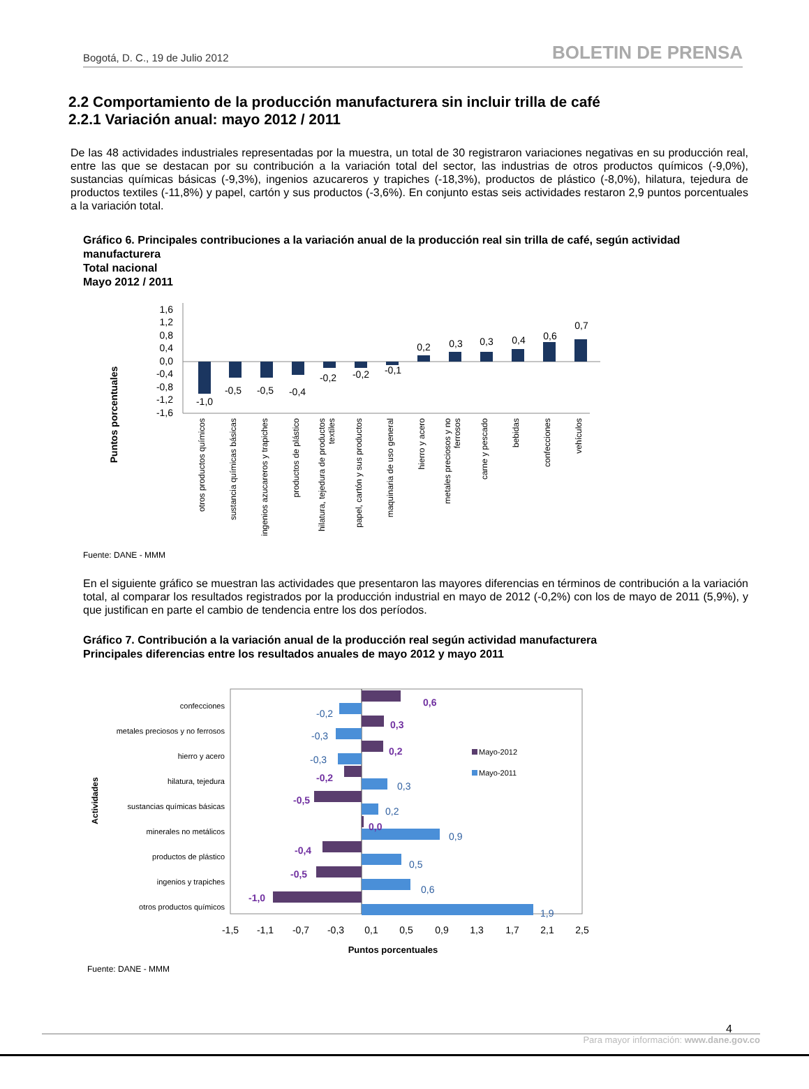Bogotá, D. C., 19 de Julio 2012 BOLETIN DE PRENSA
2.2 Comportamiento de la producción manufacturera sin incluir trilla de café
2.2.1 Variación anual: mayo 2012 / 2011
De las 48 actividades industriales representadas por la muestra, un total de 30 registraron variaciones negativas en su producción real, entre las que se destacan por su contribución a la variación total del sector, las industrias de otros productos químicos (-9,0%), sustancias químicas básicas (-9,3%), ingenios azucareros y trapiches (-18,3%), productos de plástico (-8,0%), hilatura, tejedura de productos textiles (-11,8%) y papel, cartón y sus productos (-3,6%). En conjunto estas seis actividades restaron 2,9 puntos porcentuales a la variación total.
Gráfico 6. Principales contribuciones a la variación anual de la producción real sin trilla de café, según actividad manufacturera
Total nacional
Mayo 2012 / 2011
Puntos porcentuales
1,6
1,2
0,8
0,4
0,0
-0,4
-0,8
-1,2
-1,6
-1,0
-0,5
-0,5
-0,4
-0,2
-0,2
-0,1
0,2
0,3
0,3
0,4
0,6
0,7
otros productos químicos
sustancia químicas básicas
ingenios azucareros y trapiches
productos de plástico
hilatura, tejedura de productos
textiles
papel, cartón y sus productos
maquinaria de uso general
hierro y acero
metales preciosos y no
ferrosos
carne y pescado
bebidas
confecciones
vehículos
Fuente: DANE - MMM
En el siguiente gráfico se muestran las actividades que presentaron las mayores diferencias en términos de contribución a la variación total, al comparar los resultados registrados por la producción industrial en mayo de 2012 (-0,2%) con los de mayo de 2011 (5,9%), y que justifican en parte el cambio de tendencia entre los dos períodos.
Gráfico 7. Contribución a la variación anual de la producción real según actividad manufacturera
Principales diferencias entre los resultados anuales de mayo 2012 y mayo 2011
confecciones
metales preciosos y no ferrosos
hierro y acero
hilatura, tejedura
sustancias químicas básicas
minerales no metálicos
productos de plástico
ingenios y trapiches
otros productos químicos
Actividades
0,6
0,3
0,2
-0,2
-0,5
0,0
-0,4
-0,5
-1,0
-0,2
-0,3
-0,3
0,3
0,2
0,9
0,5
0,6
1,9
Mayo-2012
Mayo-2011
-1,5
-1,1
-0,7
-0,3
0,1
0,5
0,9
1,3
1,7
2,1
2,5
Puntos porcentuales
Fuente: DANE - MMM
4
Para mayor información: www.dane.gov.co